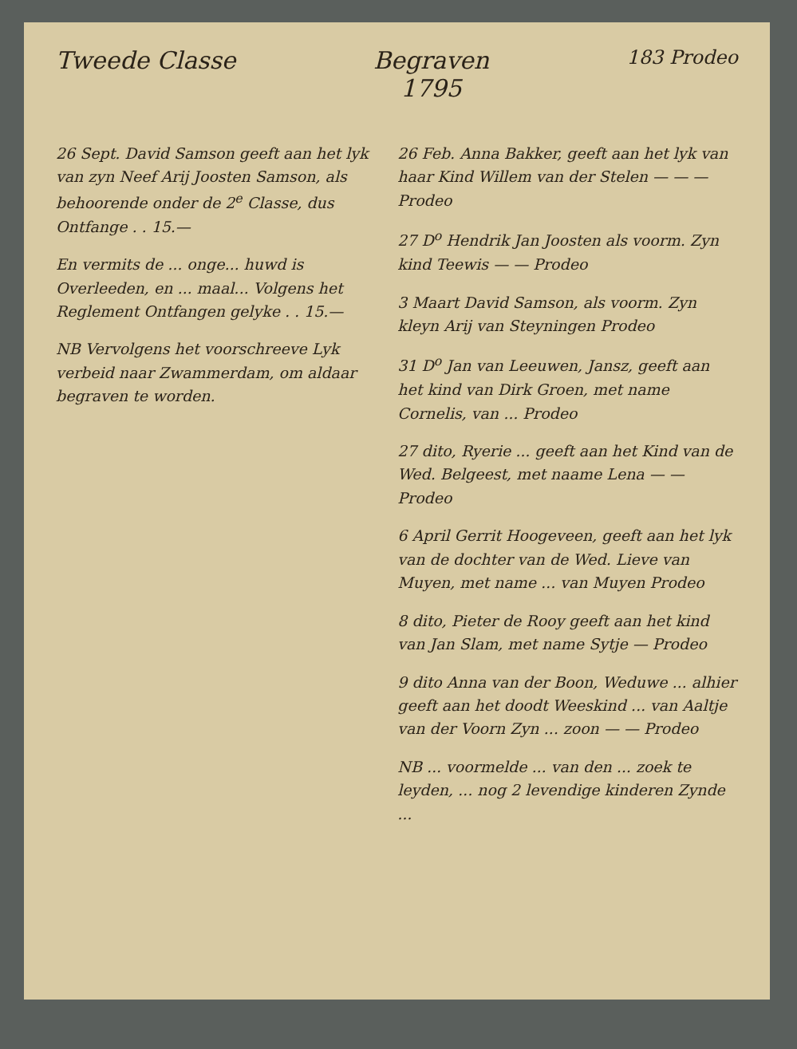Tweede Classe Begraven
1795 183 Prodeo
26 Sept. David Samson geeft aan het lyk van zyn Neef Arij Joosten Samson, als behoorende onder de 2<sup>e</sup> Classe, dus Ontfange . . 15.—
En vermits de ... onge... huwd is Overleeden, en ... maal... Volgens het Reglement Ontfangen gelyke . . 15.—
NB Vervolgens het voorschreeve Lyk verbeid naar Zwammerdam, om aldaar begraven te worden.
26 Feb. Anna Bakker, geeft aan het lyk van haar Kind Willem van der Stelen — — — Prodeo
27 D<sup>o</sup> Hendrik Jan Joosten als voorm. Zyn kind Teewis — — Prodeo
3 Maart David Samson, als voorm. Zyn kleyn Arij van Steyningen Prodeo
31 D<sup>o</sup> Jan van Leeuwen, Jansz, geeft aan het kind van Dirk Groen, met name Cornelis, van ... Prodeo
27 dito, Ryerie ... geeft aan het Kind van de Wed. Belgeest, met naame Lena — — Prodeo
6 April Gerrit Hoogeveen, geeft aan het lyk van de dochter van de Wed. Lieve van Muyen, met name ... van Muyen Prodeo
8 dito, Pieter de Rooy geeft aan het kind van Jan Slam, met name Sytje — Prodeo
9 dito Anna van der Boon, Weduwe ... alhier geeft aan het doodt Weeskind ... van Aaltje van der Voorn Zyn ... zoon — — Prodeo
NB ... voormelde ... van den ... zoek te leyden, ... nog 2 levendige kinderen Zynde ...